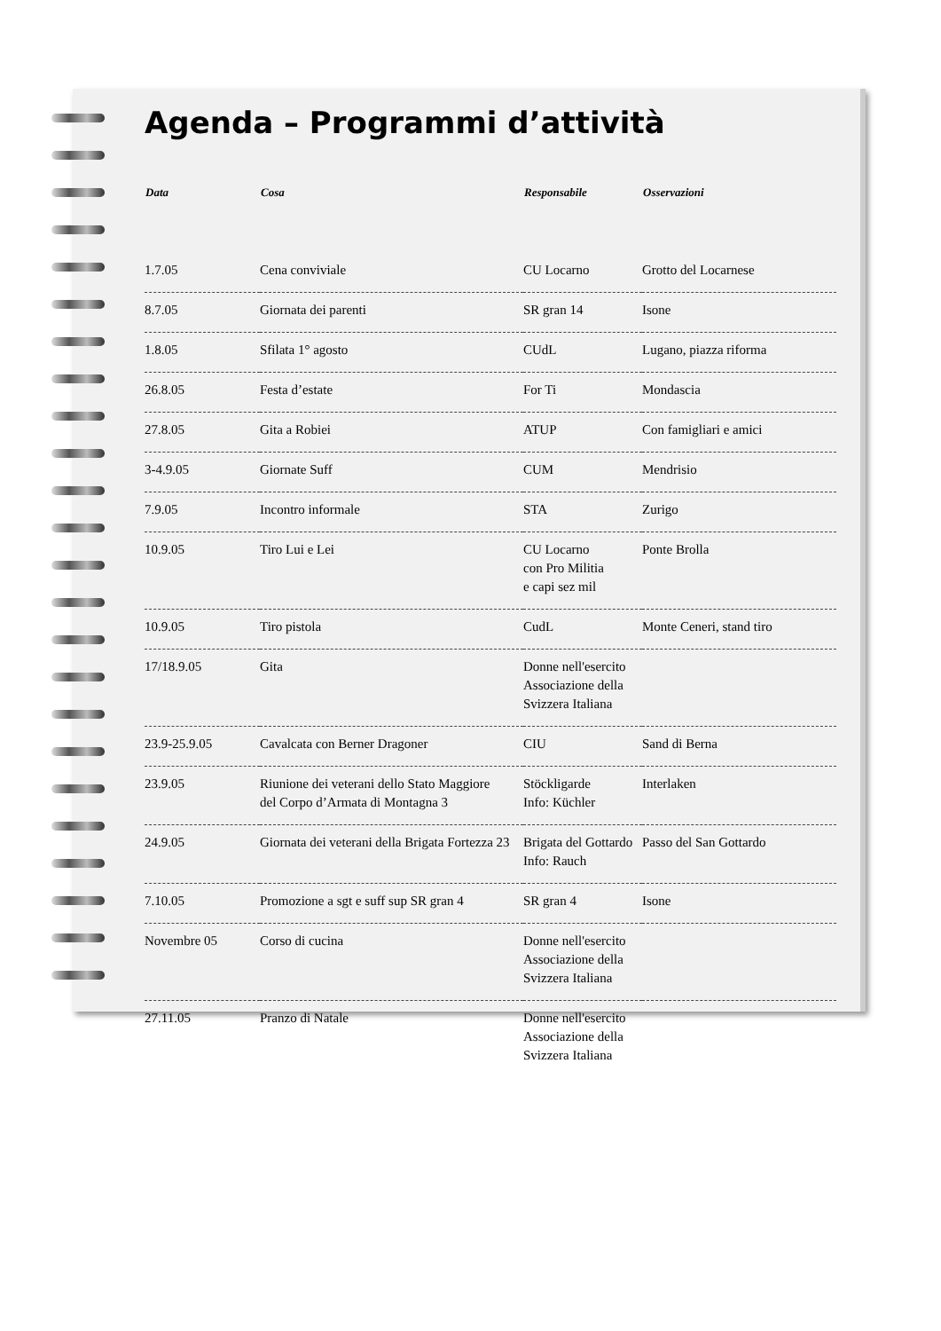Agenda – Programmi d’attività
| Data | Cosa | Responsabile | Osservazioni |
| --- | --- | --- | --- |
| 1.7.05 | Cena conviviale | CU Locarno | Grotto del Locarnese |
| 8.7.05 | Giornata dei parenti | SR gran 14 | Isone |
| 1.8.05 | Sfilata 1° agosto | CUdL | Lugano, piazza riforma |
| 26.8.05 | Festa d’estate | For Ti | Mondascia |
| 27.8.05 | Gita a Robiei | ATUP | Con famigliari e amici |
| 3-4.9.05 | Giornate Suff | CUM | Mendrisio |
| 7.9.05 | Incontro informale | STA | Zurigo |
| 10.9.05 | Tiro Lui e Lei | CU Locarno con Pro Militia e capi sez mil | Ponte Brolla |
| 10.9.05 | Tiro pistola | CudL | Monte Ceneri, stand tiro |
| 17/18.9.05 | Gita | Donne nell'esercito Associazione della Svizzera Italiana | |
| 23.9-25.9.05 | Cavalcata con Berner Dragoner | CIU | Sand di Berna |
| 23.9.05 | Riunione dei veterani dello Stato Maggiore del Corpo d’Armata di Montagna 3 | Stöckligarde Info: Küchler | Interlaken |
| 24.9.05 | Giornata dei veterani della Brigata Fortezza 23 | Brigata del Gottardo Info: Rauch | Passo del San Gottardo |
| 7.10.05 | Promozione a sgt e suff sup SR gran 4 | SR gran 4 | Isone |
| Novembre 05 | Corso di cucina | Donne nell'esercito Associazione della Svizzera Italiana | |
| 27.11.05 | Pranzo di Natale | Donne nell'esercito Associazione della Svizzera Italiana | |